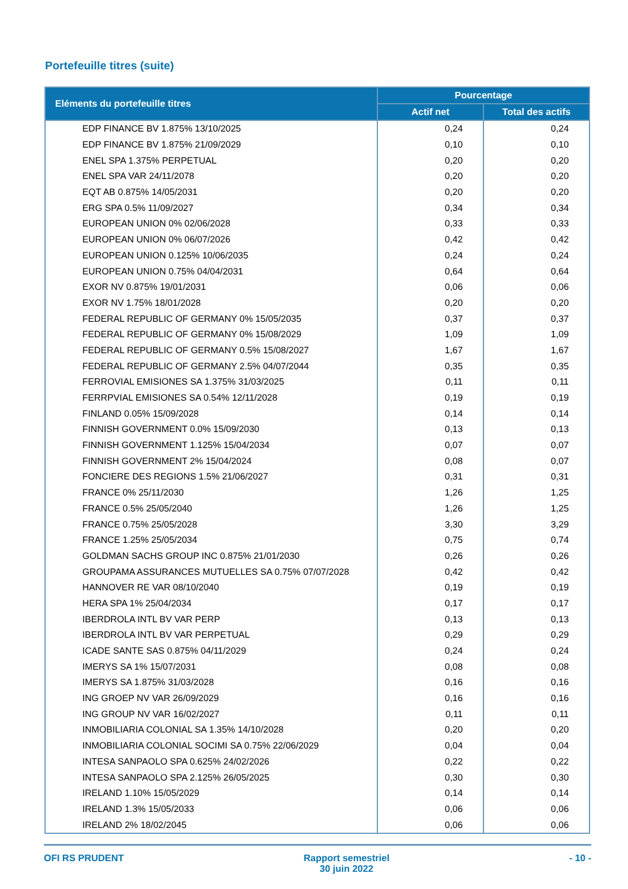Portefeuille titres (suite)
| Eléments du portefeuille titres | Pourcentage | |
| --- | --- | --- |
| | Actif net | Total des actifs |
| EDP FINANCE BV 1.875% 13/10/2025 | 0,24 | 0,24 |
| EDP FINANCE BV 1.875% 21/09/2029 | 0,10 | 0,10 |
| ENEL SPA 1.375% PERPETUAL | 0,20 | 0,20 |
| ENEL SPA VAR 24/11/2078 | 0,20 | 0,20 |
| EQT AB 0.875% 14/05/2031 | 0,20 | 0,20 |
| ERG SPA 0.5% 11/09/2027 | 0,34 | 0,34 |
| EUROPEAN UNION 0% 02/06/2028 | 0,33 | 0,33 |
| EUROPEAN UNION 0% 06/07/2026 | 0,42 | 0,42 |
| EUROPEAN UNION 0.125% 10/06/2035 | 0,24 | 0,24 |
| EUROPEAN UNION 0.75% 04/04/2031 | 0,64 | 0,64 |
| EXOR NV 0.875% 19/01/2031 | 0,06 | 0,06 |
| EXOR NV 1.75% 18/01/2028 | 0,20 | 0,20 |
| FEDERAL REPUBLIC OF GERMANY 0% 15/05/2035 | 0,37 | 0,37 |
| FEDERAL REPUBLIC OF GERMANY 0% 15/08/2029 | 1,09 | 1,09 |
| FEDERAL REPUBLIC OF GERMANY 0.5% 15/08/2027 | 1,67 | 1,67 |
| FEDERAL REPUBLIC OF GERMANY 2.5% 04/07/2044 | 0,35 | 0,35 |
| FERROVIAL EMISIONES SA 1.375% 31/03/2025 | 0,11 | 0,11 |
| FERRPVIAL EMISIONES SA 0.54% 12/11/2028 | 0,19 | 0,19 |
| FINLAND 0.05% 15/09/2028 | 0,14 | 0,14 |
| FINNISH GOVERNMENT 0.0% 15/09/2030 | 0,13 | 0,13 |
| FINNISH GOVERNMENT 1.125% 15/04/2034 | 0,07 | 0,07 |
| FINNISH GOVERNMENT 2% 15/04/2024 | 0,08 | 0,07 |
| FONCIERE DES REGIONS 1.5% 21/06/2027 | 0,31 | 0,31 |
| FRANCE 0% 25/11/2030 | 1,26 | 1,25 |
| FRANCE 0.5% 25/05/2040 | 1,26 | 1,25 |
| FRANCE 0.75% 25/05/2028 | 3,30 | 3,29 |
| FRANCE 1.25% 25/05/2034 | 0,75 | 0,74 |
| GOLDMAN SACHS GROUP INC 0.875% 21/01/2030 | 0,26 | 0,26 |
| GROUPAMA ASSURANCES MUTUELLES SA 0.75% 07/07/2028 | 0,42 | 0,42 |
| HANNOVER RE VAR 08/10/2040 | 0,19 | 0,19 |
| HERA SPA 1% 25/04/2034 | 0,17 | 0,17 |
| IBERDROLA INTL BV VAR PERP | 0,13 | 0,13 |
| IBERDROLA INTL BV VAR PERPETUAL | 0,29 | 0,29 |
| ICADE SANTE SAS 0.875% 04/11/2029 | 0,24 | 0,24 |
| IMERYS SA 1% 15/07/2031 | 0,08 | 0,08 |
| IMERYS SA 1.875% 31/03/2028 | 0,16 | 0,16 |
| ING GROEP NV VAR 26/09/2029 | 0,16 | 0,16 |
| ING GROUP NV VAR 16/02/2027 | 0,11 | 0,11 |
| INMOBILIARIA COLONIAL SA 1.35% 14/10/2028 | 0,20 | 0,20 |
| INMOBILIARIA COLONIAL SOCIMI SA 0.75% 22/06/2029 | 0,04 | 0,04 |
| INTESA SANPAOLO SPA 0.625% 24/02/2026 | 0,22 | 0,22 |
| INTESA SANPAOLO SPA 2.125% 26/05/2025 | 0,30 | 0,30 |
| IRELAND 1.10% 15/05/2029 | 0,14 | 0,14 |
| IRELAND 1.3% 15/05/2033 | 0,06 | 0,06 |
| IRELAND 2% 18/02/2045 | 0,06 | 0,06 |
OFI RS PRUDENT Rapport semestriel
30 juin 2022 - 10 -